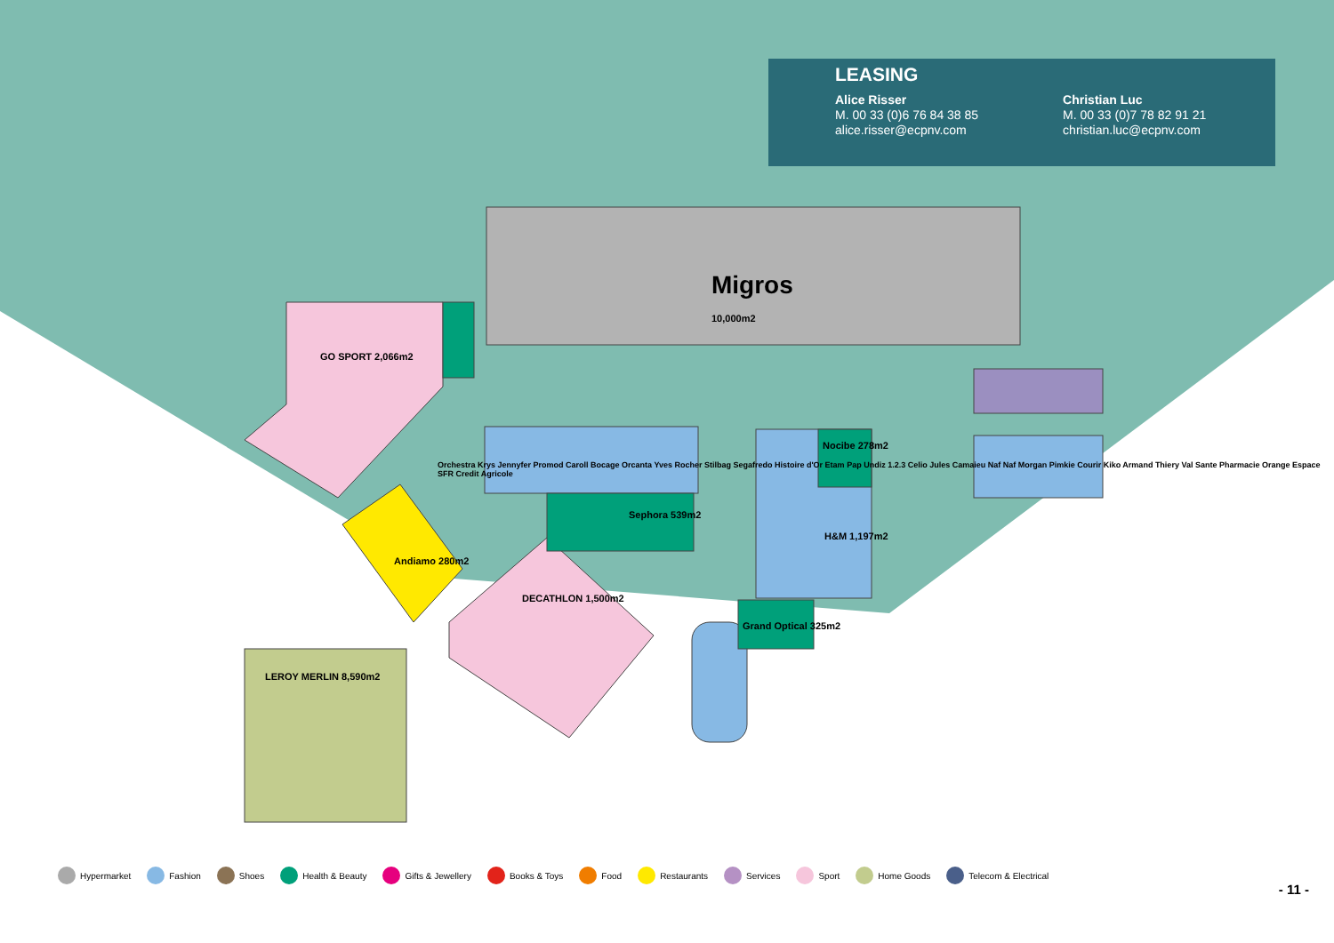LEASING
Alice Risser
M. 00 33 (0)6 76 84 38 85
alice.risser@ecpnv.com
Christian Luc
M. 00 33 (0)7 78 82 91 21
christian.luc@ecpnv.com
Migros
10,000m2
GO SPORT 2,066m2
DECATHLON 1,500m2
LEROY MERLIN 8,590m2
Nocibe 278m2
H&M 1,197m2
Sephora 539m2
Grand Optical 325m2
Andiamo 280m2
Orchestra Krys Jennyfer Promod Caroll Bocage Orcanta Yves Rocher Stilbag Segafredo Histoire d'Or Etam Pap Undiz 1.2.3 Celio Jules Camaieu Naf Naf Morgan Pimkie Courir Kiko Armand Thiery Val Sante Pharmacie Orange Espace SFR Credit Agricole
Hypermarket Fashion Shoes Health & Beauty Gifts & Jewellery Books & Toys Food Restaurants Services Sport Home Goods Telecom & Electrical
- 11 -